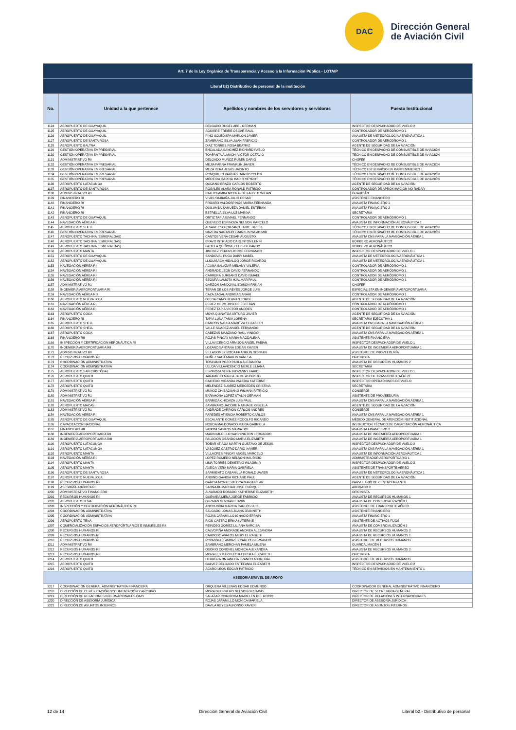DAC
Dirección General
de Aviación Civil
| Art. 7 de la Ley Orgánica de Transparencia y Acceso a la Información Pública - LOTAIP | | | |
| Literal b2) Distributivo de personal de la institución | | | |
| No. | Unidad a la que pertenece | Apellidos y nombres de los servidores y servidoras | Puesto Institucional |
| 1124 | AEROPUERTO DE GUAYAQUIL | DELGADO RUGEL ABEL GERMAN | INSPECTOR DESPACHADOR DE VUELO 2 |
| 1125 | AEROPUERTO DE GUAYAQUIL | AGUIRRE FREIRE OSCAR RAUL | CONTROLADOR DE AERÓDROMO 1 |
| 1126 | AEROPUERTO DE GUAYAQUIL | PINO SOLEDISPA MARLON JAVIER | ANALISTA DE METEOROLOGÍA AERONÁUTICA 1 |
| 1127 | AEROPUERTO DE SANTA ROSA | ZAMBRANO SILVA JUAN FABRICIO | CONTROLADOR DE AERÓDROMO 1 |
| 1128 | AEROPUERTO BALTRA | DIAZ TORRES ROSA BEATRIZ | AGENTE DE SEGURIDAD DE LA AVIACIÓN |
| 1129 | GESTIÓN OPERATIVA EMPRESARIAL | ENCALADA SANCHEZ RICHARD PABLO | TÉCNICO EN DESPACHO DE COMBUSTIBLE DE AVIACIÓN |
| 1130 | GESTIÓN OPERATIVA EMPRESARIAL | TOAPANTA ALMACHI VICTOR OCTAVIO | TÉCNICO EN DESPACHO DE COMBUSTIBLE DE AVIACIÓN |
| 1131 | ADMINISTRATIVO RII | DELGADO MUÑOZ RUBEN DARIO | CHOFER |
| 1132 | GESTIÓN OPERATIVA EMPRESARIAL | MEJIA PARRA FRANKLIN JAVIER | TÉCNICO EN DESPACHO DE COMBUSTIBLE DE AVIACIÓN |
| 1133 | GESTIÓN OPERATIVA EMPRESARIAL | MEZA VERA JESUS JACINTO | TÉCNICO EN SERVICIO EN MANTENIMIENTO 1 |
| 1134 | GESTIÓN OPERATIVA EMPRESARIAL | RONQUILLO VARGAS DANNY COLON | TÉCNICO EN DESPACHO DE COMBUSTIBLE DE AVIACIÓN |
| 1135 | GESTIÓN OPERATIVA EMPRESARIAL | MOREIRA GARCIA MARIO VEYROT | TÉCNICO EN DESPACHO DE COMBUSTIBLE DE AVIACIÓN |
| 1136 | AEROPUERTO LATACUNGA | QUIJANO ERAZO CARLOS ROBERTO | AGENTE DE SEGURIDAD DE LA AVIACIÓN |
| 1137 | AEROPUERTO DE SANTA ROSA | ROSALES ALAÑA RONALD PATRICIO | CONTROLADOR DE APROXIMACIÓN NO RADAR |
| 1138 | ADMINISTRATIVO R1 | CATUCUAMBA NICOLALDE FAUSTO WILIAN | GUARDIÁN |
| 1139 | FINANCIERO RI | VIVAS SIMBAÑA JULIO CESAR | ASISTENTE FINANCIERO |
| 1140 | FINANCIERO RI | PROAÑO VALDOSPINOS MARIA FERNANDA | ANALISTA FINANCIERO 1 |
| 1141 | FINANCIERO RI | QUILUMBA SAMUEZA DANIEL ESTEBAN | ANALISTA FINANCIERO 2 |
| 1142 | FINANCIERO RI | ESTRELLA SILVA LUZ MARINA | SECRETARIA |
| 1143 | AEROPUERTO DE GUAYAQUIL | ORTIZ TAPIA ISMAEL FERNANDO | CONTROLADOR DE AERÓDROMO 1 |
| 1144 | NAVEGACIÓN AÉREA RI | QUEVEDO ESPINOZA NELSON MARCELO | ANALISTA DE INFORMACIÓN AERONÁUTICA 1 |
| 1145 | AEROPUERTO SHELL | ALVAREZ SOLORZANO JAIME JAVIER | TÉCNICO EN DESPACHO DE COMBUSTIBLE DE AVIACIÓN |
| 1146 | GESTIÓN OPERATIVA EMPRESARIAL | NAVEDA NARANJO FRANKLIN WLADIMIR | TÉCNICO EN DESPACHO DE COMBUSTIBLE DE AVIACIÓN |
| 1147 | AEROPUERTO TACHINA (ESMERALDAS) | CANTOS VERA CESAR AUGUSTO | ANALISTA CNS PARA LA NAVEGACIÓN AÉREA 1 |
| 1148 | AEROPUERTO TACHINA (ESMERALDAS) | BRAVO INTRIAGO DARLINTON LENIN | BOMBERO AERONÁUTICO |
| 1149 | AEROPUERTO TACHINA (ESMERALDAS) | PADILLA QUIÑONEZ LUIS GERARDO | BOMBERO AERONÁUTICO |
| 1150 | AEROPUERTO MANTA | JIMENEZ YEROVI JORGE FERNANDO | INSPECTOR DESPACHADOR DE VUELO 1 |
| 1151 | AEROPUERTO DE GUAYAQUIL | SANDOVAL PUGA DAISY MABEL | ANALISTA DE METEOROLOGÍA AERONÁUTICA 1 |
| 1152 | AEROPUERTO DE GUAYAQUIL | LLIGUISACA HIDALGO JORGE RICARDO | ANALISTA DE METEOROLOGÍA AERONÁUTICA 1 |
| 1153 | NAVEGACIÓN AÉREA RII | ACUÑA SALAZAR MELANY VALERIA | CONTROLADOR DE AERÓDROMO 1 |
| 1154 | NAVEGACIÓN AÉREA RII | ANDRADE LEON DAVID FERNANDO | CONTROLADOR DE AERÓDROMO 1 |
| 1155 | NAVEGACIÓN AÉREA RII | CARRERA BURBANO DAVID ISMAEL | CONTROLADOR DE AERÓDROMO 1 |
| 1156 | NAVEGACIÓN AÉREA RII | SEGURA LAMOTA HJALMAR PAUL | CONTROLADOR DE AERÓDROMO 1 |
| 1157 | ADMINISTRATIVO R1 | GARZON SANDOVAL EDISON FABIAN | CHOFER |
| 1158 | INGENIERÍA AEROPORTUARIA RI | TERAN DE LOS REYES JORGE LUIS | ESPECIALISTA EN INGENIERÍA AEROPORTUARIA |
| 1159 | NAVEGACIÓN AÉREA RIII | CAZA ZAGAL ANDREA SARAHI | CONTROLADOR DE AERÓDROMO 1 |
| 1160 | AEROPUERTO NUEVA LOJA | OJEDA CANO HERNAN JORGE | AGENTE DE SEGURIDAD DE LA AVIACIÓN |
| 1161 | NAVEGACIÓN AÉREA RI | PEREZ MERO JOSEPE ESTEBAN | CONTROLADOR DE AERÓDROMO 1 |
| 1162 | NAVEGACIÓN AÉREA RI | PEREZ TAPIA VICTOR ANDRES | CONTROLADOR DE AERÓDROMO 1 |
| 1163 | AEROPUERTO COCA | MOYA QUINATOA ARTURO JAVIER | AGENTE DE SEGURIDAD DE LA AVIACIÓN |
| 1164 | FINANCIERO RI | TAPIA LUNA TANIA LORENA | SECRETARIA EJECUTIVA 1 |
| 1165 | AEROPUERTO SHELL | CAMPOS NAULA MARITZA ELIZABETH | ANALISTA CNS PARA LA NAVEGACIÓN AÉREA 1 |
| 1166 | AEROPUERTO SHELL | VALLE SUAREZ ANGEL FERNANDO | AGENTE DE SEGURIDAD DE LA AVIACIÓN |
| 1167 | AEROPUERTO COCA | CABEZAS MANZANO RAUL VINICIO | ANALISTA CNS PARA LA NAVEGACIÓN AÉREA 1 |
| 1168 | FINANCIERO RII | ROJAS PINCAY MARIA MAGDALENA | ASISTENTE FINANCIERA |
| 1169 | INSPECCIÓN Y CERTIFICACIÓN AERONÁUTICA RI | VILLAVICENCIO ARMIJOS ANGEL FABIAN | INSPECTOR DESPACHADOR DE VUELO 1 |
| 1170 | INGENIERÍA AEROPORTUARIA RII | LOZANO SANTANA EDGAR XAVIER | ANALISTA DE INGENIERÍA AEROPORTUARIA 1 |
| 1171 | ADMINISTRATIVO RII | VILLAGOMEZ ROCA FRANKLIN GERMAN | ASISTENTE DE PROVEEDURÍA |
| 1172 | RECURSOS HUMANOS RII | NUÑEZ VACA MARLIN VANESA | OFICINISTA |
| 1173 | COORDINACIÓN ADMINISTRATIVA | TOSCANO POZO PAOLA ALEJANDRA | ANALISTA DE RECURSOS HUMANOS 2 |
| 1174 | COORDINACIÓN ADMINISTRATIVA | ULLOA VILLAVICENCIO MERLE LILIANA | SECRETARIA |
| 1175 | AEROPUERTO SAN CRISTÓBAL | ESPINOZA VERA JHOVANNY FARID | INSPECTOR DESPACHADOR DE VUELO 1 |
| 1176 | AEROPUERTO QUITO | JARAMILLO MAFLA JAIME AUGUSTO | INSPECTOR DE TRANSPORTE AÉREO |
| 1177 | AEROPUERTO QUITO | CAICEDO MIRANDA VALERIA KATERINE | INSPECTOR OPERACIONES DE VUELO |
| 1178 | AEROPUERTO QUITO | MELENDEZ SUAREZ MERCEDES CRISTINA | SECRETARIA |
| 1179 | ADMINISTRATIVO R1 | MUÑOZ CHISAGUANO WILMAN PATRICIO | CONSERJE |
| 1180 | ADMINISTRATIVO R1 | BARAHONA LOPEZ STALIN GERMAN | ASISTENTE DE PROVEEDURÍA |
| 1181 | NAVEGACIÓN AÉREA RI | BARRIGA CHICAIZA LUIS PAUL | ANALISTA CNS PARA LA NAVEGACIÓN AÉREA 1 |
| 1182 | AEROPUERTO MACAS | ZAMBRANO JACOME NATHALIE GISELLA | AGENTE DE SEGURIDAD DE LA AVIACIÓN |
| 1183 | ADMINISTRATIVO R1 | ANDRADE CARRION CARLOS ANDRES | CONSERJE |
| 1184 | NAVEGACIÓN AÉREA RI | PAREDES ATIENCIA ROBERTO CARLOS | ANALISTA CNS PARA LA NAVEGACIÓN AÉREA 1 |
| 1185 | AEROPUERTO DE GUAYAQUIL | ESCALANTE GOMEZ RODOLFO RICARDO | MÉDICO GENERAL DE ATENCIÓN INSTITUCIONAL |
| 1186 | CAPACITACIÓN NACIONAL | NOBOA MALDONADO MARIA GABRIELA | INSTRUCTOR TÉCNICO DE CAPACITACIÓN AERONÁUTICA |
| 1187 | FINANCIERO RII | VANONI SANTOS MARIA SOL | ANALISTA FINANCIERO 2 |
| 1188 | INGENIERÍA AEROPORTUARIA RII | MARIN MURILLO WASHINGTON LEONARDO | ANALISTA DE INGENIERÍA AEROPORTUARIA 1 |
| 1189 | INGENIERÍA AEROPORTUARIA RIII | PALACIOS OBANDO MARIA ELIZABETH | ANALISTA DE INGENIERÍA AEROPORTUARIA 1 |
| 1190 | AEROPUERTO LATACUNGA | TOBAR ATIAGA MARTIN GUSTAVO DE JESUS | INSPECTOR DESPACHADOR DE VUELO 2 |
| 1191 | AEROPUERTO LATACUNGA | VASQUEZ CASTRO DARIO XAVIER | ANALISTA CNS PARA LA NAVEGACIÓN AÉREA 1 |
| 1192 | AEROPUERTO MANTA | VILLACRES PINCAY ANGEL MARCELO | ANALISTA DE INFORMACIÓN AERONÁUTICA 1 |
| 1193 | NAVEGACIÓN AÉREA RII | LOPEZ ROMERO NELSON MAURICIO | ADMINISTRADOR AEROPORTUARIO 1 |
| 1194 | AEROPUERTO MANTA | LIMA TORRES DEMETRIO WLADIMIR | INSPECTOR DESPACHADOR DE VUELO 2 |
| 1195 | AEROPUERTO MANTA | AVEIGA VERA MARIA GABRIELA | ASISTENTE DE TRANSPORTE AÉREO |
| 1196 | AEROPUERTO DE SANTA ROSA | SARMIENTO CABANILLA RONALD JAVIER | ANALISTA DE METEOROLOGÍA AERONÁUTICA 1 |
| 1197 | AEROPUERTO NUEVA LOJA | ANDINO GAVIDIA RICHARD PAUL | AGENTE DE SEGURIDAD DE LA AVIACIÓN |
| 1198 | RECURSOS HUMANOS RII | GARCIA MONTESDEOCA MARIA PILAR | PARVULARIO DE CENTRO INFANTIL |
| 1199 | ASESORÍA JURÍDICA RII | SAONA BUMACHAR JOSE ENRIQUE | ABOGADO 2 |
| 1200 | ADMINISTRATIVO FINANCIERO | ALVARADO ROSADO KATHERINE ELIZABETH | OFICINISTA |
| 1201 | RECURSOS HUMANOS RII | GUEVARA MENA JORGE FABRICIO | ANALISTA DE RECURSOS HUMANOS 1 |
| 1202 | AEROPUERTO TENA | GUZMAN GUZMAN EDWIN | ANALISTA DE COMERCIALIZACIÓN 1 |
| 1203 | INSPECCIÓN Y CERTIFICACIÓN AERONÁUTICA RII | ANCHUNDIA GARCIA CARLOS LUIS | ASISTENTE DE TRANSPORTE AÉREO |
| 1204 | COORDINACIÓN ADMINISTRATIVA | SALGADO LOMAS JUANA JEANNETH | ASISTENTE FINANCIERO |
| 1205 | COORDINACIÓN ADMINISTRATIVA | ROJAS JARAMILLO IGNACIO EFRAIN | ANALISTA FINANCIERO 1 |
| 1206 | AEROPUERTO TENA | RIOS CASTRO ERIKA KATERINE | ASISTENTE DE ACTIVOS FIJOS |
| 1207 | COMERCIALIZACIÓN ESPACIOS AEROPORTUARIOS E INMUEBLES RII | REINOSO GOMEZ LILIANA NARCISA | ANALISTA DE COMERCIALIZACIÓN 3 |
| 1208 | RECURSOS HUMANOS RI | CALVOPIÑA ANDRADE ANDREA ALEJANDRA | ANALISTA DE RECURSOS HUMANOS 2 |
| 1209 | RECURSOS HUMANOS RI | CARDOSO AVALOS MERY ELIZABETH | ANALISTA DE RECURSOS HUMANOS 1 |
| 1210 | RECURSOS HUMANOS RI | RODRIGUEZ AMORES CARLOS FERNANDO | ASISTENTE DE RECURSOS HUMANOS |
| 1211 | ADMINISTRATIVO RII | ZAMBRANO MERCHAN PAMELA MILENA | GUARDALMACÉN 1 |
| 1212 | RECURSOS HUMANOS RII | OSORIO CORONEL MONICA ALEXANDRA | ANALISTA DE RECURSOS HUMANOS 2 |
| 1213 | RECURSOS HUMANOS RII | MORALES MARTILLO KATIUSKA ELIZABETH | OFICINISTA |
| 1214 | AEROPUERTO QUITO | HERRERA ONTANEDA FRANCO ASDRUBAL | ASISTENTE DE RECURSOS HUMANOS |
| 1215 | AEROPUERTO QUITO | GALVEZ DELGADO ESTEFANIA ELIZABETH | INSPECTOR DESPACHADOR DE VUELO 2 |
| 1216 | AEROPUERTO QUITO | ACARO LEON EDGAR PATRICIO | TÉCNICO EN SERVICIOS EN MANTENIMIENTO 1 |
| ASESORIAS/NIVEL DE APOYO | | | |
| 1217 | COORDINACIÓN GENERAL ADMINISTRATIVA FINANCIERA | ORQUERA VILLENAS EDGAR EDMUNDO | COORDINADOR GENERAL ADMINISTRATIVO FINANCIERO |
| 1218 | DIRECCIÓN DE CERTIFICACIÓN DOCUMENTACIÓN Y ARCHIVO | MORA GUERRERO NELSON GUSTAVO | DIRECTOR DE SECRETARIA GENERAL |
| 1219 | DIRECCIÓN DE RELACIONES INTERNACIONALES OACI | SALAZAR CHIRIBOGA MAIDELEN DEL ROCIO | DIRECTOR DE RELACIONES INTERNACIONALES |
| 1220 | DIRECCIÓN DE ASESORÍA JURÍDICA | ROJAS JARAMILLO MONICA MARIELA | DIRECTOR DE ASESORÍA JURÍDICA |
| 1221 | DIRECCIÓN DE ASUNTOS INTERNOS | DAVILA REYES ALFONSO XAVIER | DIRECTOR DE ASUNTOS INTERNOS |
12 de 14 Dirección General de Aviación Civil Literal b2.- Distributivo de personal